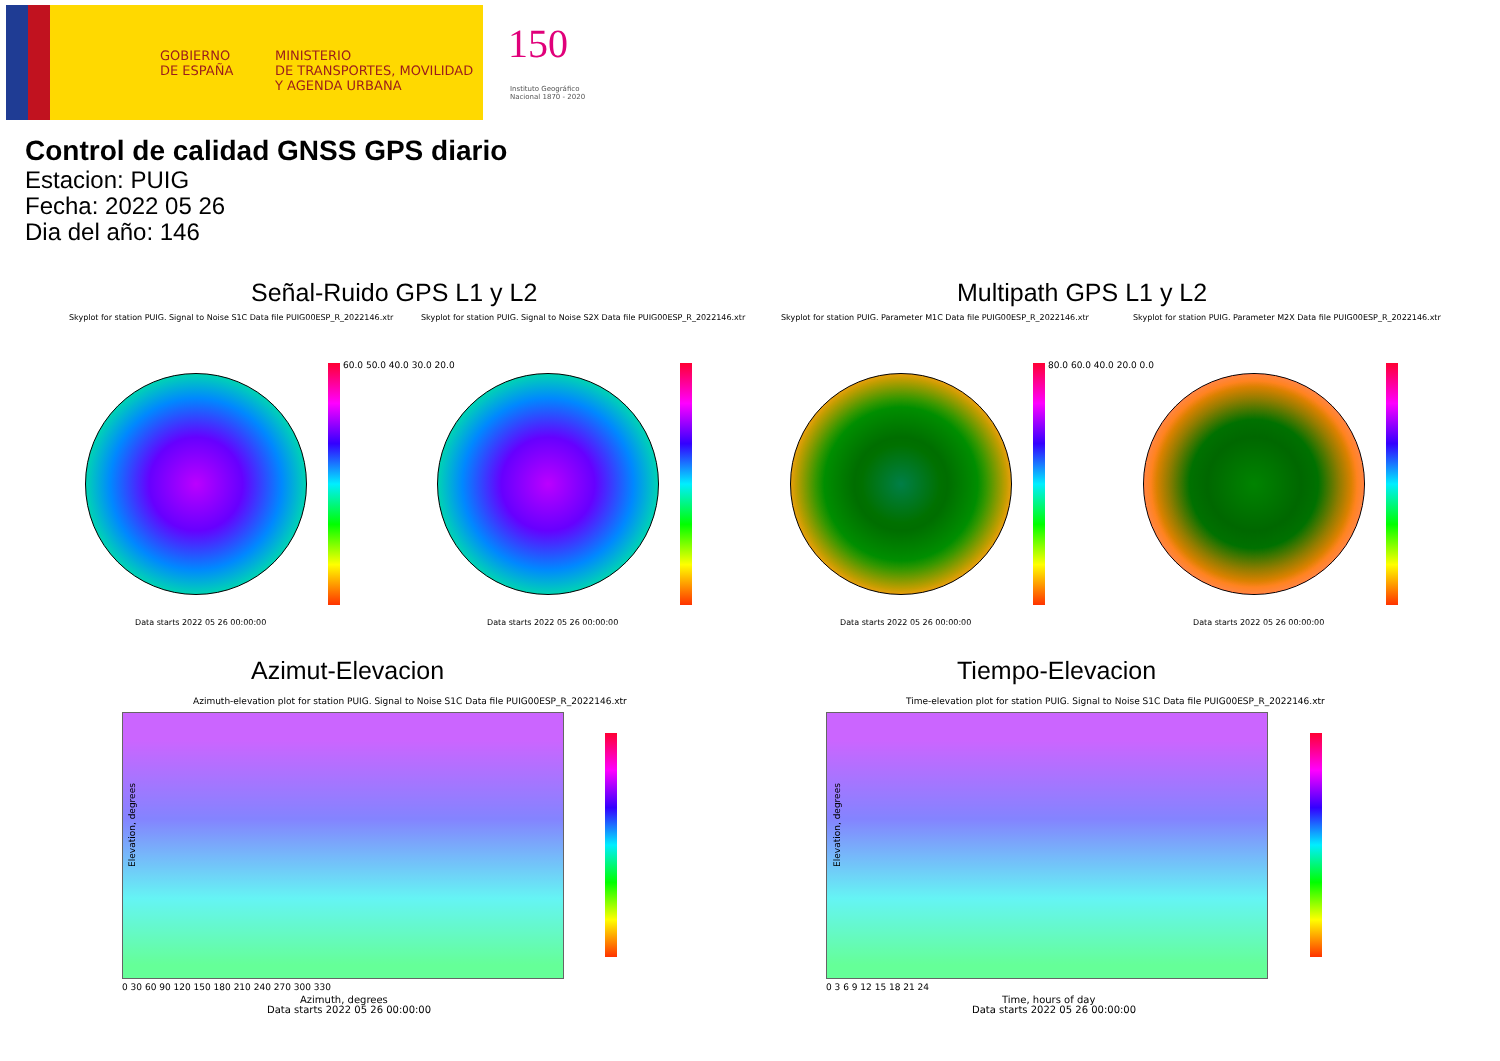GOBIERNO
DE ESPAÑA
MINISTERIO
DE TRANSPORTES, MOVILIDAD
Y AGENDA URBANA
150
Instituto Geográfico
Nacional 1870 - 2020
Control de calidad GNSS GPS diario
Estacion: PUIG
Fecha: 2022 05 26
Dia del año: 146
Señal-Ruido GPS L1 y L2 Multipath GPS L1 y L2
Skyplot for station PUIG. Signal to Noise S1C Data file PUIG00ESP_R_2022146.xtr Skyplot for station PUIG. Signal to Noise S2X Data file PUIG00ESP_R_2022146.xtr Skyplot for station PUIG. Parameter M1C Data file PUIG00ESP_R_2022146.xtr Skyplot for station PUIG. Parameter M2X Data file PUIG00ESP_R_2022146.xtr
60.0 50.0 40.0 30.0 20.0 80.0 60.0 40.0 20.0 0.0
Data starts 2022 05 26 00:00:00 Data starts 2022 05 26 00:00:00 Data starts 2022 05 26 00:00:00 Data starts 2022 05 26 00:00:00
Azimut-Elevacion Tiempo-Elevacion
Azimuth-elevation plot for station PUIG. Signal to Noise S1C Data file PUIG00ESP_R_2022146.xtr Time-elevation plot for station PUIG. Signal to Noise S1C Data file PUIG00ESP_R_2022146.xtr
Elevation, degrees Elevation, degrees
0 30 60 90 120 150 180 210 240 270 300 330 0 3 6 9 12 15 18 21 24
Azimuth, degrees
Data starts 2022 05 26 00:00:00
Time, hours of day
Data starts 2022 05 26 00:00:00